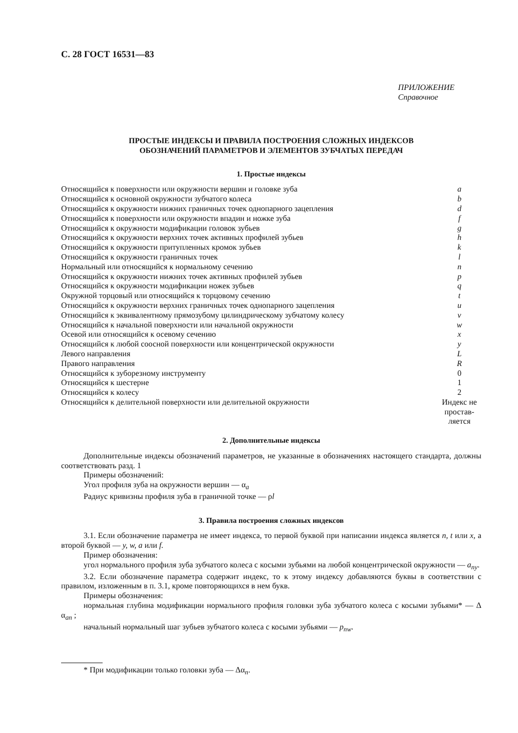С. 28 ГОСТ 16531—83
ПРИЛОЖЕНИЕ
Справочное
ПРОСТЫЕ ИНДЕКСЫ И ПРАВИЛА ПОСТРОЕНИЯ СЛОЖНЫХ ИНДЕКСОВ
ОБОЗНАЧЕНИЙ ПАРАМЕТРОВ И ЭЛЕМЕНТОВ ЗУБЧАТЫХ ПЕРЕДАЧ
1. Простые индексы
| Относящийся к поверхности или окружности вершин и головке зуба | a |
| Относящийся к основной окружности зубчатого колеса | b |
| Относящийся к окружности нижних граничных точек однопарного зацепления | d |
| Относящийся к поверхности или окружности впадин и ножке зуба | f |
| Относящийся к окружности модификации головок зубьев | g |
| Относящийся к окружности верхних точек активных профилей зубьев | h |
| Относящийся к окружности притупленных кромок зубьев | k |
| Относящийся к окружности граничных точек | l |
| Нормальный или относящийся к нормальному сечению | n |
| Относящийся к окружности нижних точек активных профилей зубьев | p |
| Относящийся к окружности модификации ножек зубьев | q |
| Окружной торцовый или относящийся к торцовому сечению | t |
| Относящийся к окружности верхних граничных точек однопарного зацепления | u |
| Относящийся к эквивалентному прямозубому цилиндрическому зубчатому колесу | v |
| Относящийся к начальной поверхности или начальной окружности | w |
| Осевой или относящийся к осевому сечению | x |
| Относящийся к любой соосной поверхности или концентрической окружности | y |
| Левого направления | L |
| Правого направления | R |
| Относящийся к зуборезному инструменту | 0 |
| Относящийся к шестерне | 1 |
| Относящийся к колесу | 2 |
| Относящийся к делительной поверхности или делительной окружности | Индекс не простав- ляется |
2. Дополнительные индексы
Дополнительные индексы обозначений параметров, не указанные в обозначениях настоящего стандарта, должны соответствовать разд. 1
Примеры обозначений:
Угол профиля зуба на окружности вершин — α<sub>a</sub>
Радиус кривизны профиля зуба в граничной точке — ρl
3. Правила построения сложных индексов
3.1. Если обозначение параметра не имеет индекса, то первой буквой при написании индекса является n, t или x, а второй буквой — y, w, a или f.
Пример обозначения:
угол нормального профиля зуба зубчатого колеса с косыми зубьями на любой концентрической окружности — a<sub>ny</sub>.
3.2. Если обозначение параметра содержит индекс, то к этому индексу добавляются буквы в соответствии с правилом, изложенным в п. 3.1, кроме повторяющихся в нем букв.
Примеры обозначения:
нормальная глубина модификации нормального профиля головки зуба зубчатого колеса с косыми зубьями* — Δ α<sub>an</sub> ;
начальный нормальный шаг зубьев зубчатого колеса с косыми зубьями — p<sub>nw</sub>.
* При модификации только головки зуба — Δα<sub>n</sub>.